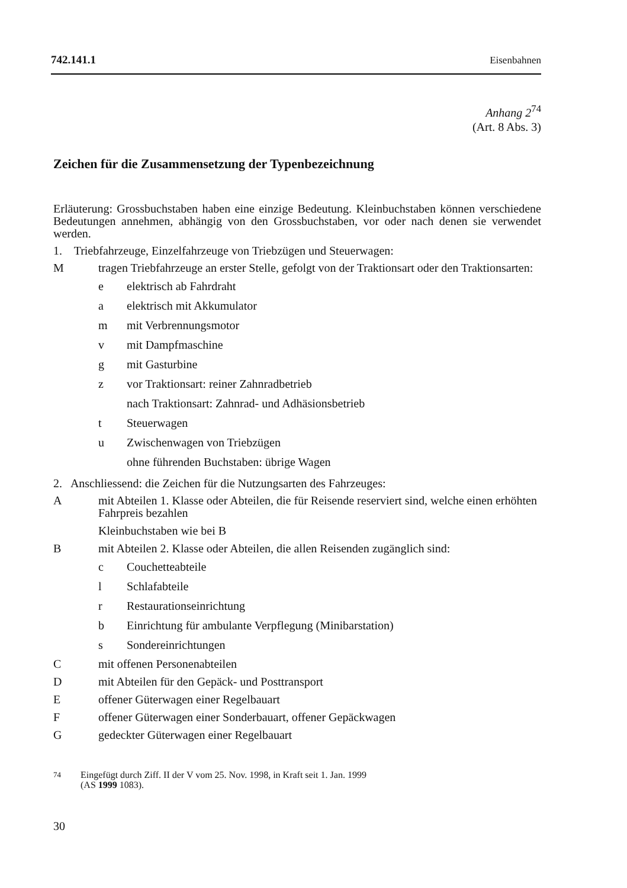742.141.1 Eisenbahnen
Anhang 2<sup>74</sup>
(Art. 8 Abs. 3)
Zeichen für die Zusammensetzung der Typenbezeichnung
Erläuterung: Grossbuchstaben haben eine einzige Bedeutung. Kleinbuchstaben können verschiedene Bedeutungen annehmen, abhängig von den Grossbuchstaben, vor oder nach denen sie verwendet werden.
1. Triebfahrzeuge, Einzelfahrzeuge von Triebzügen und Steuerwagen:
Mtragen Triebfahrzeuge an erster Stelle, gefolgt von der Traktionsart oder den Traktionsarten:
e elektrisch ab Fahrdraht
a elektrisch mit Akkumulator
m mit Verbrennungsmotor
v mit Dampfmaschine
g mit Gasturbine
z vor Traktionsart: reiner Zahnradbetrieb
nach Traktionsart: Zahnrad- und Adhäsionsbetrieb
t Steuerwagen
u Zwischenwagen von Triebzügen
ohne führenden Buchstaben: übrige Wagen
2. Anschliessend: die Zeichen für die Nutzungsarten des Fahrzeuges:
Amit Abteilen 1. Klasse oder Abteilen, die für Reisende reserviert sind, welche einen erhöhten Fahrpreis bezahlen
Kleinbuchstaben wie bei B
Bmit Abteilen 2. Klasse oder Abteilen, die allen Reisenden zugänglich sind:
c Couchetteabteile
l Schlafabteile
r Restaurationseinrichtung
b Einrichtung für ambulante Verpflegung (Minibarstation)
s Sondereinrichtungen
Cmit offenen Personenabteilen
Dmit Abteilen für den Gepäck- und Posttransport
Eoffener Güterwagen einer Regelbauart
Foffener Güterwagen einer Sonderbauart, offener Gepäckwagen
Ggedeckter Güterwagen einer Regelbauart
<sup>74</sup> Eingefügt durch Ziff. II der V vom 25. Nov. 1998, in Kraft seit 1. Jan. 1999
(AS 1999 1083).
30